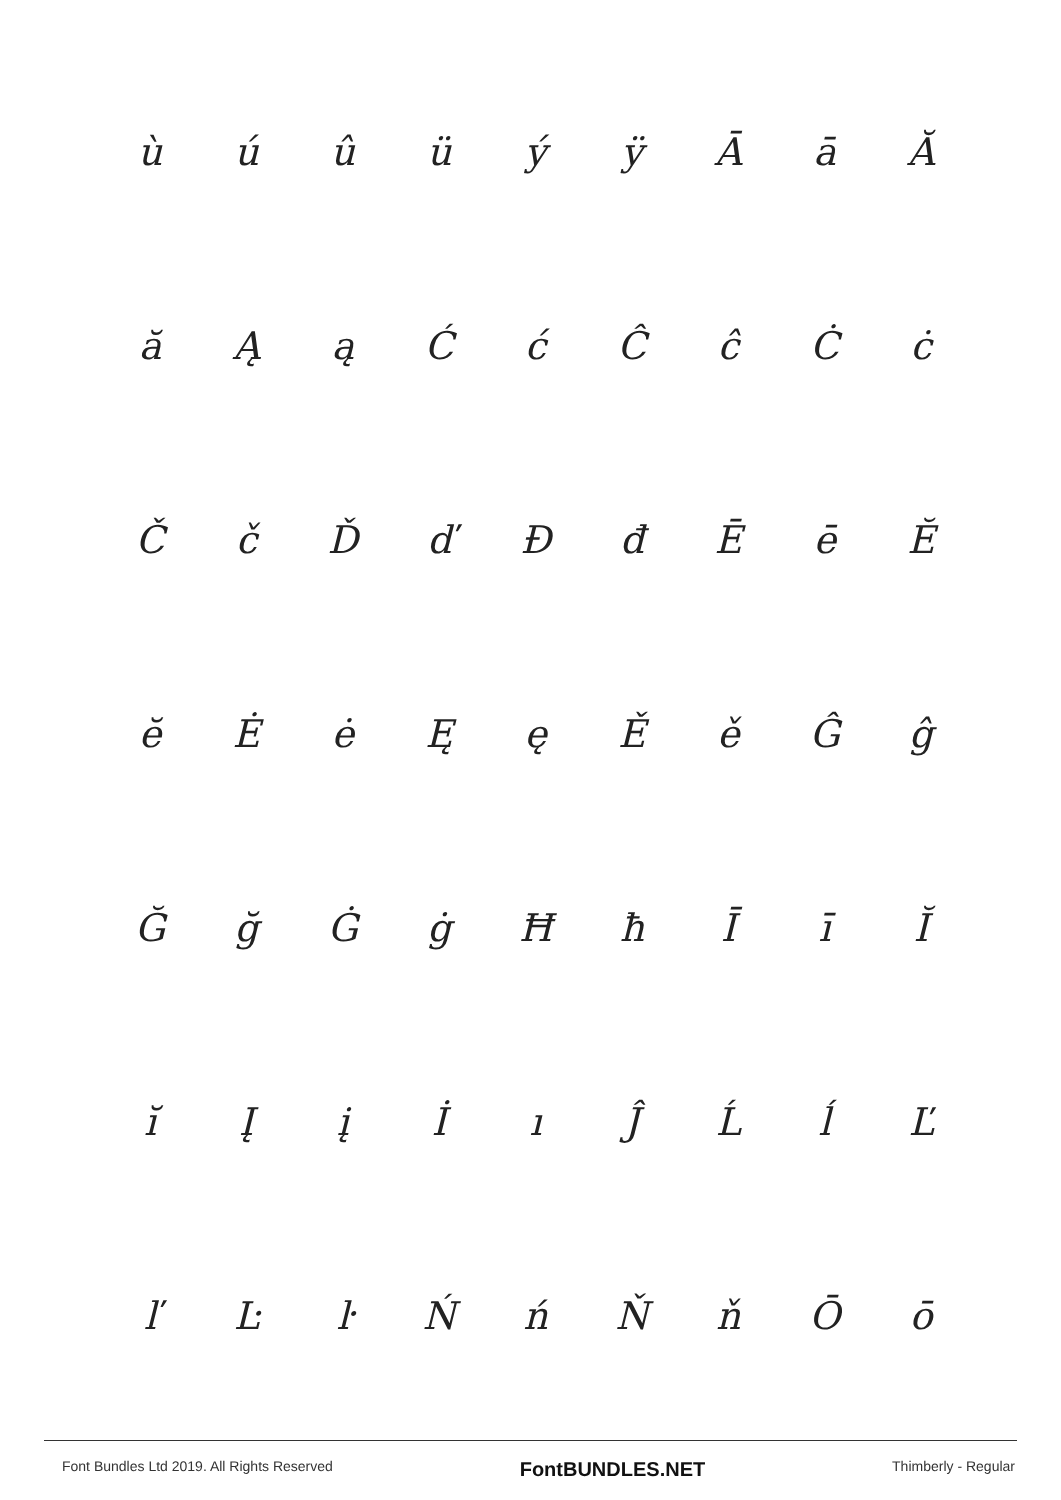ùúûüýÿĀāĂ
ăĄąĆćĈĉĊċ
ČčĎďĐđĒēĔ
ĕĖėĘęĚěĜĝ
ĞğĠġĦħĪīĬ
ĭĮįİıĴĹĺĽ
ľĿŀŃńŇňŌō
Font Bundles Ltd 2019. All Rights Reserved FontBUNDLES.NET Thimberly - Regular